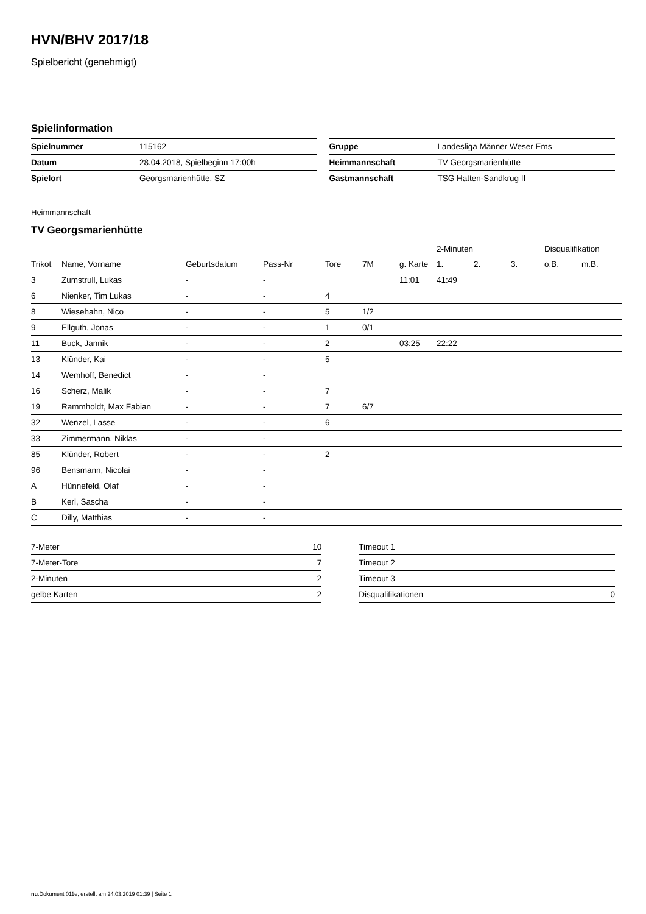HVN/BHV 2017/18
Spielbericht (genehmigt)
Spielinformation
| Spielnummer | 115162 |
| Datum | 28.04.2018, Spielbeginn 17:00h |
| Spielort | Georgsmarienhütte, SZ |
| Gruppe | Landesliga Männer Weser Ems |
| Heimmannschaft | TV Georgsmarienhütte |
| Gastmannschaft | TSG Hatten-Sandkrug II |
Heimmannschaft
TV Georgsmarienhütte
| | | | | | | | 2-Minuten | | | Disqualifikation | |
| --- | --- | --- | --- | --- | --- | --- | --- | --- | --- | --- | --- |
| Trikot | Name, Vorname | Geburtsdatum | Pass-Nr | Tore | 7M | g. Karte | 1. | 2. | 3. | o.B. | m.B. |
| 3 | Zumstrull, Lukas | - | - | | | 11:01 | 41:49 | | | | |
| 6 | Nienker, Tim Lukas | - | - | 4 | | | | | | | |
| 8 | Wiesehahn, Nico | - | - | 5 | 1/2 | | | | | | |
| 9 | Ellguth, Jonas | - | - | 1 | 0/1 | | | | | | |
| 11 | Buck, Jannik | - | - | 2 | | 03:25 | 22:22 | | | | |
| 13 | Klünder, Kai | - | - | 5 | | | | | | | |
| 14 | Wemhoff, Benedict | - | - | | | | | | | | |
| 16 | Scherz, Malik | - | - | 7 | | | | | | | |
| 19 | Rammholdt, Max Fabian | - | - | 7 | 6/7 | | | | | | |
| 32 | Wenzel, Lasse | - | - | 6 | | | | | | | |
| 33 | Zimmermann, Niklas | - | - | | | | | | | | |
| 85 | Klünder, Robert | - | - | 2 | | | | | | | |
| 96 | Bensmann, Nicolai | - | - | | | | | | | | |
| A | Hünnefeld, Olaf | - | - | | | | | | | | |
| B | Kerl, Sascha | - | - | | | | | | | | |
| C | Dilly, Matthias | - | - | | | | | | | | |
| 7-Meter | 10 |
| 7-Meter-Tore | 7 |
| 2-Minuten | 2 |
| gelbe Karten | 2 |
| Timeout 1 | |
| Timeout 2 | |
| Timeout 3 | |
| Disqualifikationen | 0 |
nu.Dokument 011e, erstellt am 24.03.2019 01:39 | Seite 1